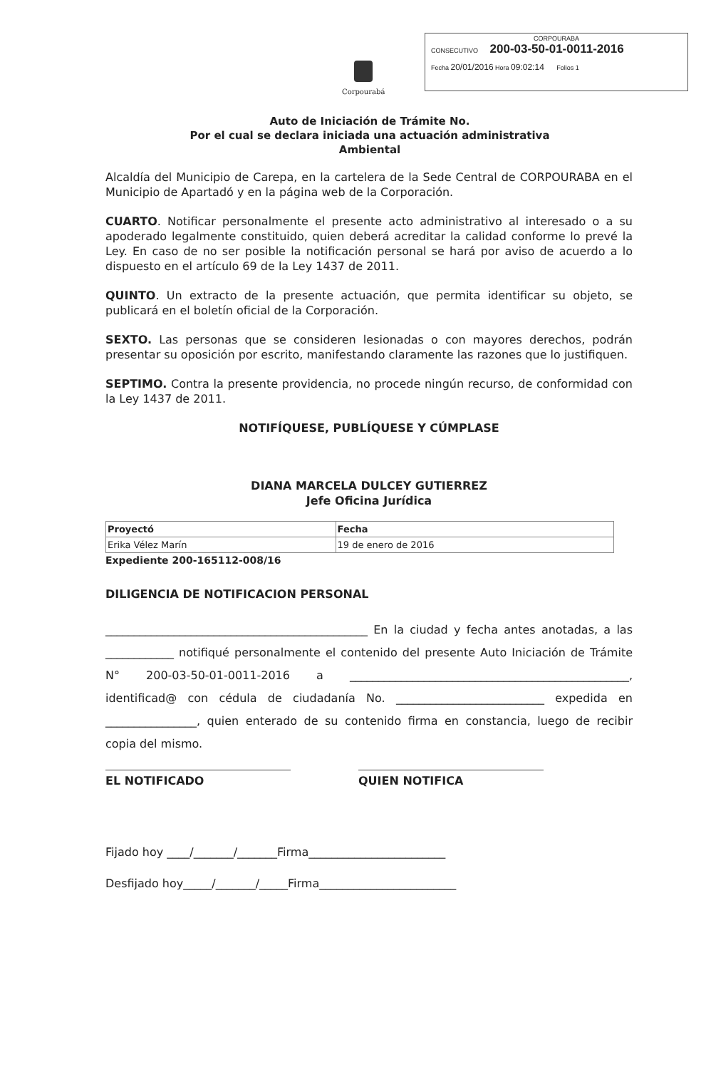CORPOURABA
CONSECUTIVO 200-03-50-01-0011-2016
Fecha 20/01/2016 Hora 09:02:14 Folios 1
Corpourabá
Auto de Iniciación de Trámite No.
Por el cual se declara iniciada una actuación administrativa
Ambiental
Alcaldía del Municipio de Carepa, en la cartelera de la Sede Central de CORPOURABA en el Municipio de Apartadó y en la página web de la Corporación.
CUARTO. Notificar personalmente el presente acto administrativo al interesado o a su apoderado legalmente constituido, quien deberá acreditar la calidad conforme lo prevé la Ley. En caso de no ser posible la notificación personal se hará por aviso de acuerdo a lo dispuesto en el artículo 69 de la Ley 1437 de 2011.
QUINTO. Un extracto de la presente actuación, que permita identificar su objeto, se publicará en el boletín oficial de la Corporación.
SEXTO. Las personas que se consideren lesionadas o con mayores derechos, podrán presentar su oposición por escrito, manifestando claramente las razones que lo justifiquen.
SEPTIMO. Contra la presente providencia, no procede ningún recurso, de conformidad con la Ley 1437 de 2011.
NOTIFÍQUESE, PUBLÍQUESE Y CÚMPLASE
DIANA MARCELA DULCEY GUTIERREZ
Jefe Oficina Jurídica
| Proyectó | Fecha |
| --- | --- |
| Erika Vélez Marín | 19 de enero de 2016 |
Expediente 200-165112-008/16
DILIGENCIA DE NOTIFICACION PERSONAL
______________________________________________ En la ciudad y fecha antes anotadas, a las ____________ notifiqué personalmente el contenido del presente Auto Iniciación de Trámite N° 200-03-50-01-0011-2016 a _________________________________________________, identificad@ con cédula de ciudadanía No. __________________________ expedida en ________________, quien enterado de su contenido firma en constancia, luego de recibir copia del mismo.
EL NOTIFICADO QUIEN NOTIFICA
Fijado hoy ____/_______/_______Firma________________________
Desfijado hoy_____/_______/_____Firma________________________